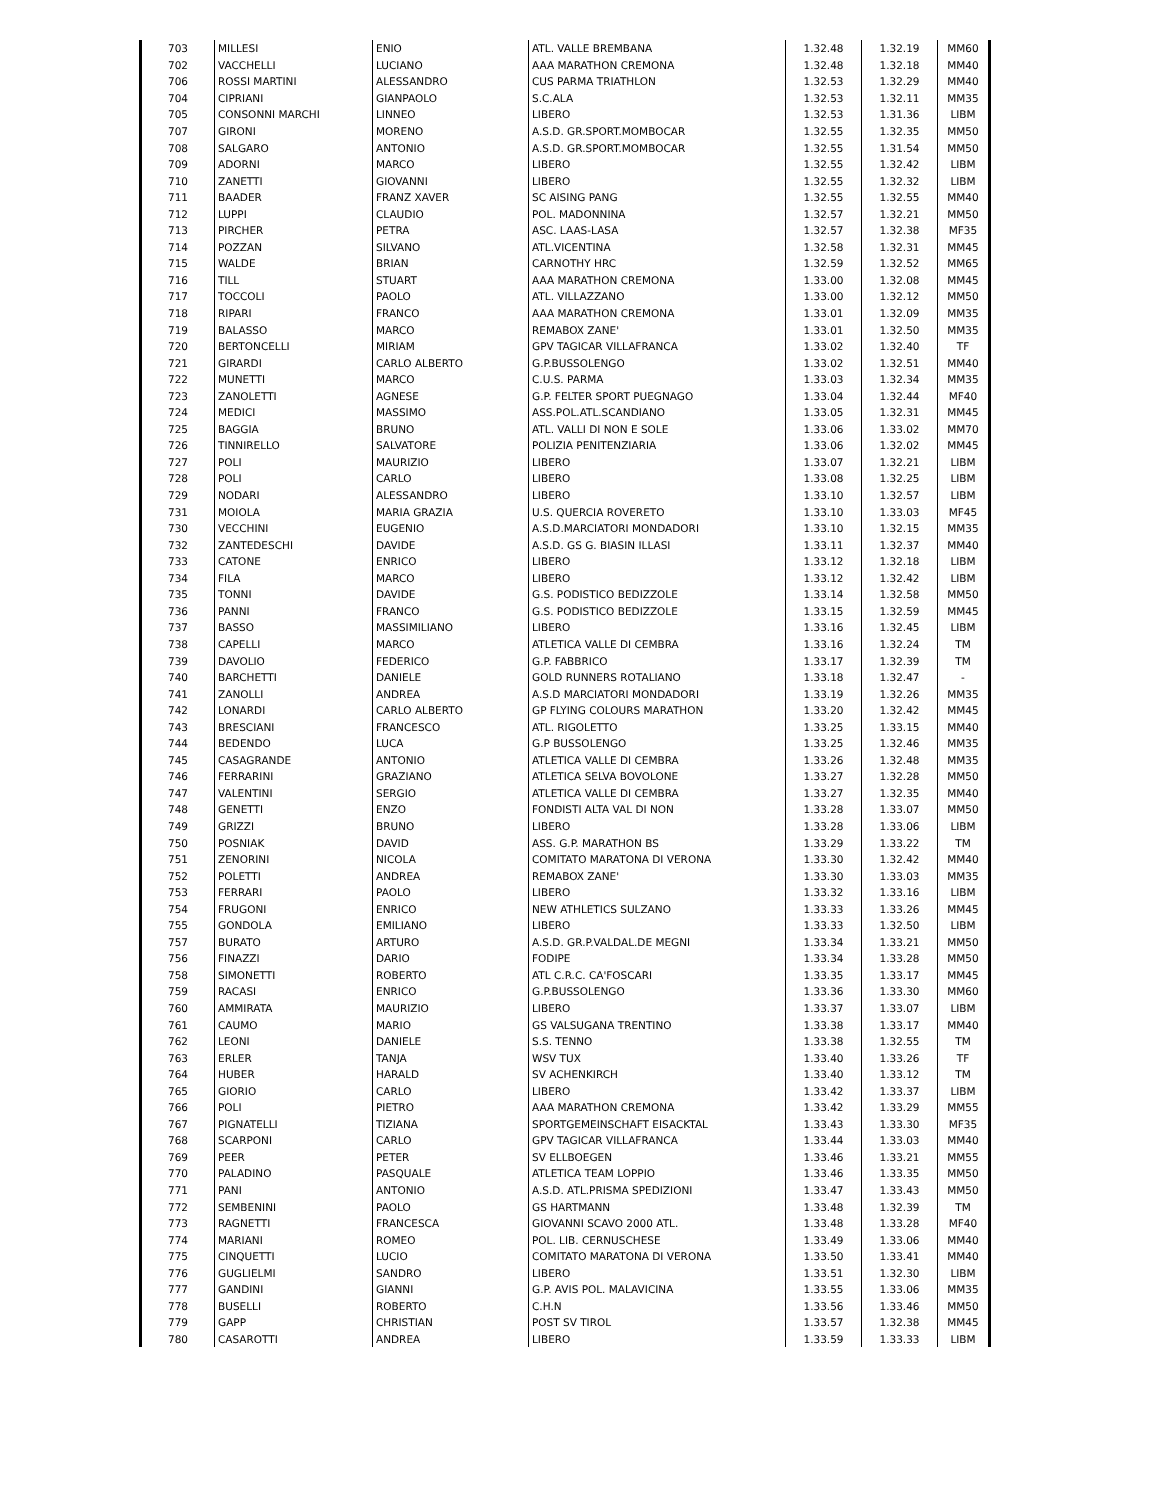| 703 | MILLESI | ENIO | ATL. VALLE BREMBANA | 1.32.48 | 1.32.19 | MM60 |
| 702 | VACCHELLI | LUCIANO | AAA MARATHON CREMONA | 1.32.48 | 1.32.18 | MM40 |
| 706 | ROSSI MARTINI | ALESSANDRO | CUS PARMA TRIATHLON | 1.32.53 | 1.32.29 | MM40 |
| 704 | CIPRIANI | GIANPAOLO | S.C.ALA | 1.32.53 | 1.32.11 | MM35 |
| 705 | CONSONNI MARCHI | LINNEO | LIBERO | 1.32.53 | 1.31.36 | LIBM |
| 707 | GIRONI | MORENO | A.S.D. GR.SPORT.MOMBOCAR | 1.32.55 | 1.32.35 | MM50 |
| 708 | SALGARO | ANTONIO | A.S.D. GR.SPORT.MOMBOCAR | 1.32.55 | 1.31.54 | MM50 |
| 709 | ADORNI | MARCO | LIBERO | 1.32.55 | 1.32.42 | LIBM |
| 710 | ZANETTI | GIOVANNI | LIBERO | 1.32.55 | 1.32.32 | LIBM |
| 711 | BAADER | FRANZ XAVER | SC AISING PANG | 1.32.55 | 1.32.55 | MM40 |
| 712 | LUPPI | CLAUDIO | POL. MADONNINA | 1.32.57 | 1.32.21 | MM50 |
| 713 | PIRCHER | PETRA | ASC. LAAS-LASA | 1.32.57 | 1.32.38 | MF35 |
| 714 | POZZAN | SILVANO | ATL.VICENTINA | 1.32.58 | 1.32.31 | MM45 |
| 715 | WALDE | BRIAN | CARNOTHY HRC | 1.32.59 | 1.32.52 | MM65 |
| 716 | TILL | STUART | AAA MARATHON CREMONA | 1.33.00 | 1.32.08 | MM45 |
| 717 | TOCCOLI | PAOLO | ATL. VILLAZZANO | 1.33.00 | 1.32.12 | MM50 |
| 718 | RIPARI | FRANCO | AAA MARATHON CREMONA | 1.33.01 | 1.32.09 | MM35 |
| 719 | BALASSO | MARCO | REMABOX ZANE' | 1.33.01 | 1.32.50 | MM35 |
| 720 | BERTONCELLI | MIRIAM | GPV TAGICAR VILLAFRANCA | 1.33.02 | 1.32.40 | TF |
| 721 | GIRARDI | CARLO ALBERTO | G.P.BUSSOLENGO | 1.33.02 | 1.32.51 | MM40 |
| 722 | MUNETTI | MARCO | C.U.S. PARMA | 1.33.03 | 1.32.34 | MM35 |
| 723 | ZANOLETTI | AGNESE | G.P. FELTER SPORT PUEGNAGO | 1.33.04 | 1.32.44 | MF40 |
| 724 | MEDICI | MASSIMO | ASS.POL.ATL.SCANDIANO | 1.33.05 | 1.32.31 | MM45 |
| 725 | BAGGIA | BRUNO | ATL. VALLI DI NON E SOLE | 1.33.06 | 1.33.02 | MM70 |
| 726 | TINNIRELLO | SALVATORE | POLIZIA PENITENZIARIA | 1.33.06 | 1.32.02 | MM45 |
| 727 | POLI | MAURIZIO | LIBERO | 1.33.07 | 1.32.21 | LIBM |
| 728 | POLI | CARLO | LIBERO | 1.33.08 | 1.32.25 | LIBM |
| 729 | NODARI | ALESSANDRO | LIBERO | 1.33.10 | 1.32.57 | LIBM |
| 731 | MOIOLA | MARIA GRAZIA | U.S. QUERCIA ROVERETO | 1.33.10 | 1.33.03 | MF45 |
| 730 | VECCHINI | EUGENIO | A.S.D.MARCIATORI MONDADORI | 1.33.10 | 1.32.15 | MM35 |
| 732 | ZANTEDESCHI | DAVIDE | A.S.D. GS G. BIASIN ILLASI | 1.33.11 | 1.32.37 | MM40 |
| 733 | CATONE | ENRICO | LIBERO | 1.33.12 | 1.32.18 | LIBM |
| 734 | FILA | MARCO | LIBERO | 1.33.12 | 1.32.42 | LIBM |
| 735 | TONNI | DAVIDE | G.S. PODISTICO BEDIZZOLE | 1.33.14 | 1.32.58 | MM50 |
| 736 | PANNI | FRANCO | G.S. PODISTICO BEDIZZOLE | 1.33.15 | 1.32.59 | MM45 |
| 737 | BASSO | MASSIMILIANO | LIBERO | 1.33.16 | 1.32.45 | LIBM |
| 738 | CAPELLI | MARCO | ATLETICA VALLE DI CEMBRA | 1.33.16 | 1.32.24 | TM |
| 739 | DAVOLIO | FEDERICO | G.P. FABBRICO | 1.33.17 | 1.32.39 | TM |
| 740 | BARCHETTI | DANIELE | GOLD RUNNERS ROTALIANO | 1.33.18 | 1.32.47 | - |
| 741 | ZANOLLI | ANDREA | A.S.D MARCIATORI MONDADORI | 1.33.19 | 1.32.26 | MM35 |
| 742 | LONARDI | CARLO ALBERTO | GP FLYING COLOURS MARATHON | 1.33.20 | 1.32.42 | MM45 |
| 743 | BRESCIANI | FRANCESCO | ATL. RIGOLETTO | 1.33.25 | 1.33.15 | MM40 |
| 744 | BEDENDO | LUCA | G.P BUSSOLENGO | 1.33.25 | 1.32.46 | MM35 |
| 745 | CASAGRANDE | ANTONIO | ATLETICA VALLE DI CEMBRA | 1.33.26 | 1.32.48 | MM35 |
| 746 | FERRARINI | GRAZIANO | ATLETICA SELVA BOVOLONE | 1.33.27 | 1.32.28 | MM50 |
| 747 | VALENTINI | SERGIO | ATLETICA VALLE DI CEMBRA | 1.33.27 | 1.32.35 | MM40 |
| 748 | GENETTI | ENZO | FONDISTI ALTA VAL DI NON | 1.33.28 | 1.33.07 | MM50 |
| 749 | GRIZZI | BRUNO | LIBERO | 1.33.28 | 1.33.06 | LIBM |
| 750 | POSNIAK | DAVID | ASS. G.P. MARATHON BS | 1.33.29 | 1.33.22 | TM |
| 751 | ZENORINI | NICOLA | COMITATO MARATONA DI VERONA | 1.33.30 | 1.32.42 | MM40 |
| 752 | POLETTI | ANDREA | REMABOX ZANE' | 1.33.30 | 1.33.03 | MM35 |
| 753 | FERRARI | PAOLO | LIBERO | 1.33.32 | 1.33.16 | LIBM |
| 754 | FRUGONI | ENRICO | NEW ATHLETICS SULZANO | 1.33.33 | 1.33.26 | MM45 |
| 755 | GONDOLA | EMILIANO | LIBERO | 1.33.33 | 1.32.50 | LIBM |
| 757 | BURATO | ARTURO | A.S.D. GR.P.VALDAL.DE MEGNI | 1.33.34 | 1.33.21 | MM50 |
| 756 | FINAZZI | DARIO | FODIPE | 1.33.34 | 1.33.28 | MM50 |
| 758 | SIMONETTI | ROBERTO | ATL C.R.C. CA'FOSCARI | 1.33.35 | 1.33.17 | MM45 |
| 759 | RACASI | ENRICO | G.P.BUSSOLENGO | 1.33.36 | 1.33.30 | MM60 |
| 760 | AMMIRATA | MAURIZIO | LIBERO | 1.33.37 | 1.33.07 | LIBM |
| 761 | CAUMO | MARIO | GS VALSUGANA TRENTINO | 1.33.38 | 1.33.17 | MM40 |
| 762 | LEONI | DANIELE | S.S. TENNO | 1.33.38 | 1.32.55 | TM |
| 763 | ERLER | TANJA | WSV TUX | 1.33.40 | 1.33.26 | TF |
| 764 | HUBER | HARALD | SV ACHENKIRCH | 1.33.40 | 1.33.12 | TM |
| 765 | GIORIO | CARLO | LIBERO | 1.33.42 | 1.33.37 | LIBM |
| 766 | POLI | PIETRO | AAA MARATHON CREMONA | 1.33.42 | 1.33.29 | MM55 |
| 767 | PIGNATELLI | TIZIANA | SPORTGEMEINSCHAFT EISACKTAL | 1.33.43 | 1.33.30 | MF35 |
| 768 | SCARPONI | CARLO | GPV TAGICAR VILLAFRANCA | 1.33.44 | 1.33.03 | MM40 |
| 769 | PEER | PETER | SV ELLBOEGEN | 1.33.46 | 1.33.21 | MM55 |
| 770 | PALADINO | PASQUALE | ATLETICA TEAM LOPPIO | 1.33.46 | 1.33.35 | MM50 |
| 771 | PANI | ANTONIO | A.S.D. ATL.PRISMA SPEDIZIONI | 1.33.47 | 1.33.43 | MM50 |
| 772 | SEMBENINI | PAOLO | GS HARTMANN | 1.33.48 | 1.32.39 | TM |
| 773 | RAGNETTI | FRANCESCA | GIOVANNI SCAVO 2000 ATL. | 1.33.48 | 1.33.28 | MF40 |
| 774 | MARIANI | ROMEO | POL. LIB. CERNUSCHESE | 1.33.49 | 1.33.06 | MM40 |
| 775 | CINQUETTI | LUCIO | COMITATO MARATONA DI VERONA | 1.33.50 | 1.33.41 | MM40 |
| 776 | GUGLIELMI | SANDRO | LIBERO | 1.33.51 | 1.32.30 | LIBM |
| 777 | GANDINI | GIANNI | G.P. AVIS POL. MALAVICINA | 1.33.55 | 1.33.06 | MM35 |
| 778 | BUSELLI | ROBERTO | C.H.N | 1.33.56 | 1.33.46 | MM50 |
| 779 | GAPP | CHRISTIAN | POST SV TIROL | 1.33.57 | 1.32.38 | MM45 |
| 780 | CASAROTTI | ANDREA | LIBERO | 1.33.59 | 1.33.33 | LIBM |